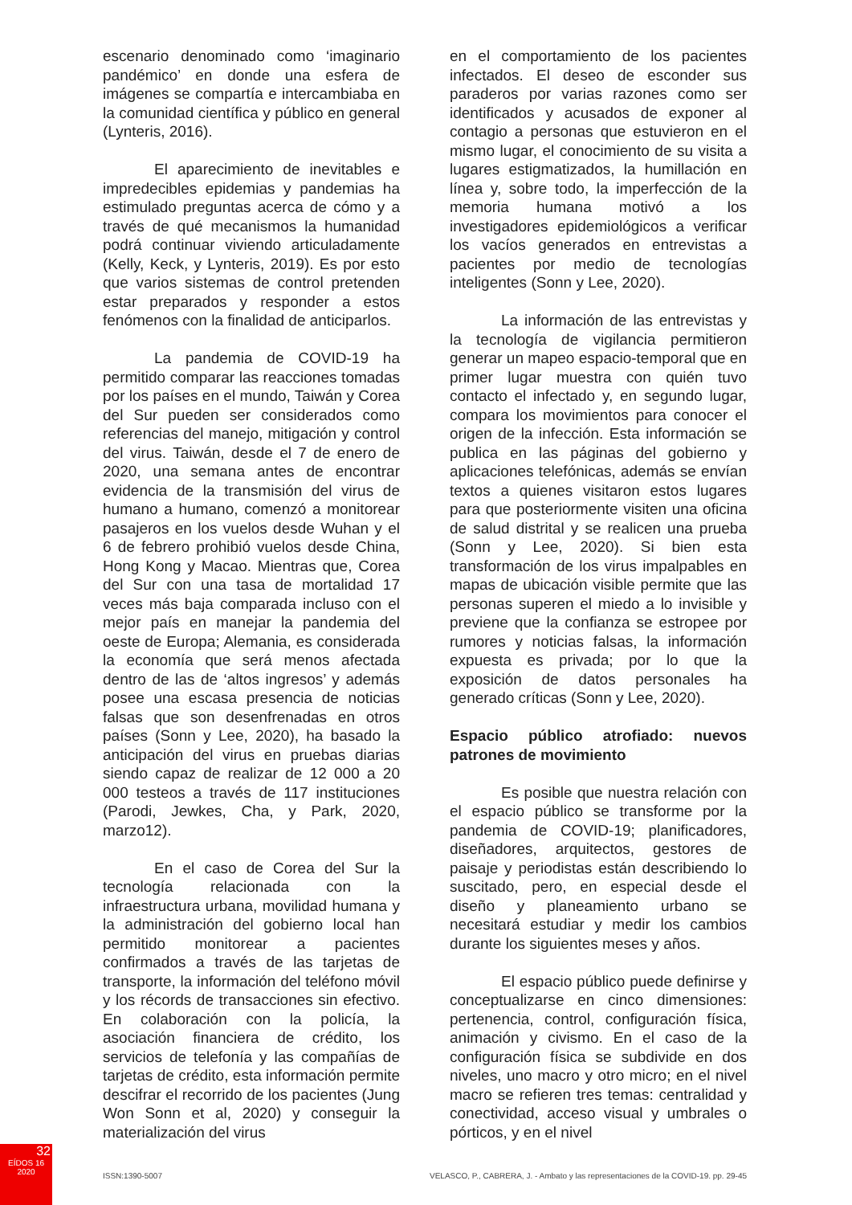escenario denominado como ‘imaginario pandémico’ en donde una esfera de imágenes se compartía e intercambiaba en la comunidad científica y público en general (Lynteris, 2016).
El aparecimiento de inevitables e impredecibles epidemias y pandemias ha estimulado preguntas acerca de cómo y a través de qué mecanismos la humanidad podrá continuar viviendo articuladamente (Kelly, Keck, y Lynteris, 2019). Es por esto que varios sistemas de control pretenden estar preparados y responder a estos fenómenos con la finalidad de anticiparlos.
La pandemia de COVID-19 ha permitido comparar las reacciones tomadas por los países en el mundo, Taiwán y Corea del Sur pueden ser considerados como referencias del manejo, mitigación y control del virus. Taiwán, desde el 7 de enero de 2020, una semana antes de encontrar evidencia de la transmisión del virus de humano a humano, comenzó a monitorear pasajeros en los vuelos desde Wuhan y el 6 de febrero prohibió vuelos desde China, Hong Kong y Macao. Mientras que, Corea del Sur con una tasa de mortalidad 17 veces más baja comparada incluso con el mejor país en manejar la pandemia del oeste de Europa; Alemania, es considerada la economía que será menos afectada dentro de las de ‘altos ingresos’ y además posee una escasa presencia de noticias falsas que son desenfrenadas en otros países (Sonn y Lee, 2020), ha basado la anticipación del virus en pruebas diarias siendo capaz de realizar de 12 000 a 20 000 testeos a través de 117 instituciones (Parodi, Jewkes, Cha, y Park, 2020, marzo12).
En el caso de Corea del Sur la tecnología relacionada con la infraestructura urbana, movilidad humana y la administración del gobierno local han permitido monitorear a pacientes confirmados a través de las tarjetas de transporte, la información del teléfono móvil y los récords de transacciones sin efectivo. En colaboración con la policía, la asociación financiera de crédito, los servicios de telefonía y las compañías de tarjetas de crédito, esta información permite descifrar el recorrido de los pacientes (Jung Won Sonn et al, 2020) y conseguir la materialización del virus
en el comportamiento de los pacientes infectados. El deseo de esconder sus paraderos por varias razones como ser identificados y acusados de exponer al contagio a personas que estuvieron en el mismo lugar, el conocimiento de su visita a lugares estigmatizados, la humillación en línea y, sobre todo, la imperfección de la memoria humana motivó a los investigadores epidemiológicos a verificar los vacíos generados en entrevistas a pacientes por medio de tecnologías inteligentes (Sonn y Lee, 2020).
La información de las entrevistas y la tecnología de vigilancia permitieron generar un mapeo espacio-temporal que en primer lugar muestra con quién tuvo contacto el infectado y, en segundo lugar, compara los movimientos para conocer el origen de la infección. Esta información se publica en las páginas del gobierno y aplicaciones telefónicas, además se envían textos a quienes visitaron estos lugares para que posteriormente visiten una oficina de salud distrital y se realicen una prueba (Sonn y Lee, 2020). Si bien esta transformación de los virus impalpables en mapas de ubicación visible permite que las personas superen el miedo a lo invisible y previene que la confianza se estropee por rumores y noticias falsas, la información expuesta es privada; por lo que la exposición de datos personales ha generado críticas (Sonn y Lee, 2020).
Espacio público atrofiado: nuevos patrones de movimiento
Es posible que nuestra relación con el espacio público se transforme por la pandemia de COVID-19; planificadores, diseñadores, arquitectos, gestores de paisaje y periodistas están describiendo lo suscitado, pero, en especial desde el diseño y planeamiento urbano se necesitará estudiar y medir los cambios durante los siguientes meses y años.
El espacio público puede definirse y conceptualizarse en cinco dimensiones: pertenencia, control, configuración física, animación y civismo. En el caso de la configuración física se subdivide en dos niveles, uno macro y otro micro; en el nivel macro se refieren tres temas: centralidad y conectividad, acceso visual y umbrales o pórticos, y en el nivel
32
EÍDOS 16
2020
ISSN:1390-5007 VELASCO, P., CABRERA, J. - Ambato y las representaciones de la COVID-19. pp. 29-45